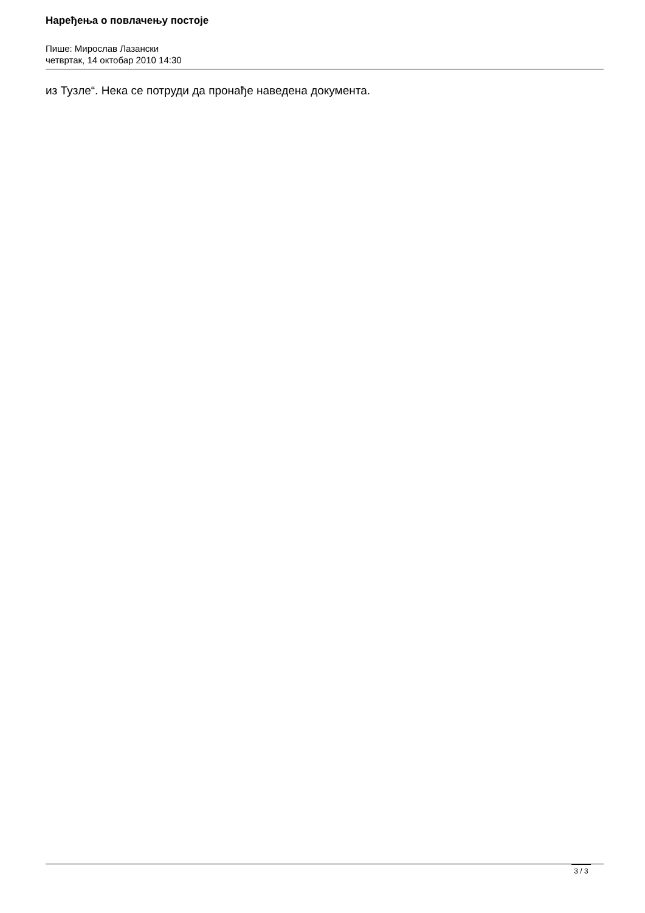Наређења о повлачењу постоје
Пише: Мирослав Лазански
четвртак, 14 октобар 2010 14:30
из Тузле“. Нека се потруди да пронађе наведена документа.
3 / 3